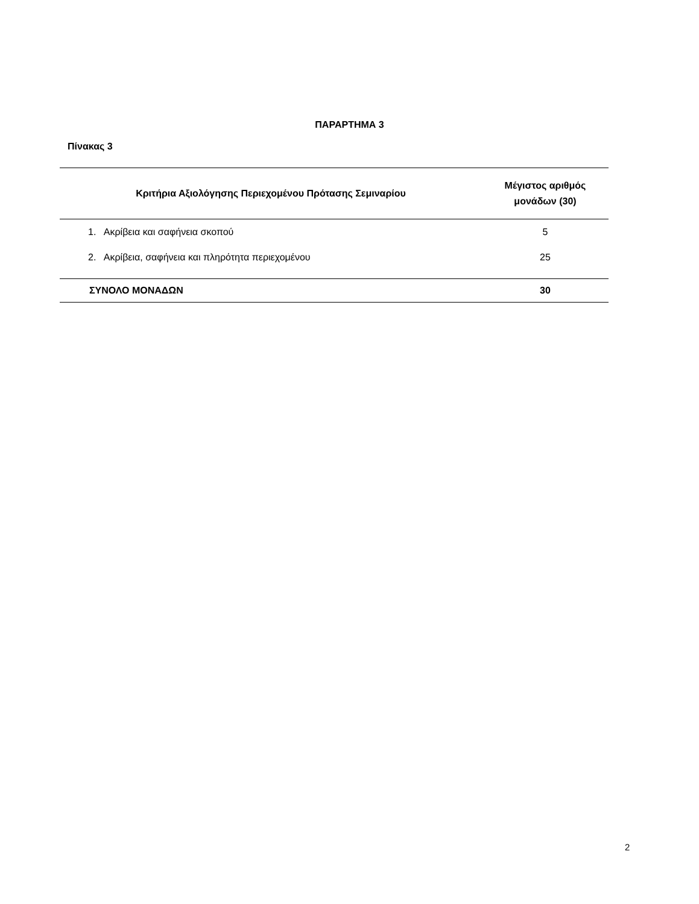ΠΑΡΑΡΤΗΜΑ 3
Πίνακας 3
| Κριτήρια Αξιολόγησης Περιεχομένου Πρότασης Σεμιναρίου | Μέγιστος αριθμός μονάδων (30) |
| --- | --- |
| 1. Ακρίβεια και σαφήνεια σκοπού | 5 |
| 2. Ακρίβεια, σαφήνεια και πληρότητα περιεχομένου | 25 |
| ΣΥΝΟΛΟ ΜΟΝΑΔΩΝ | 30 |
2